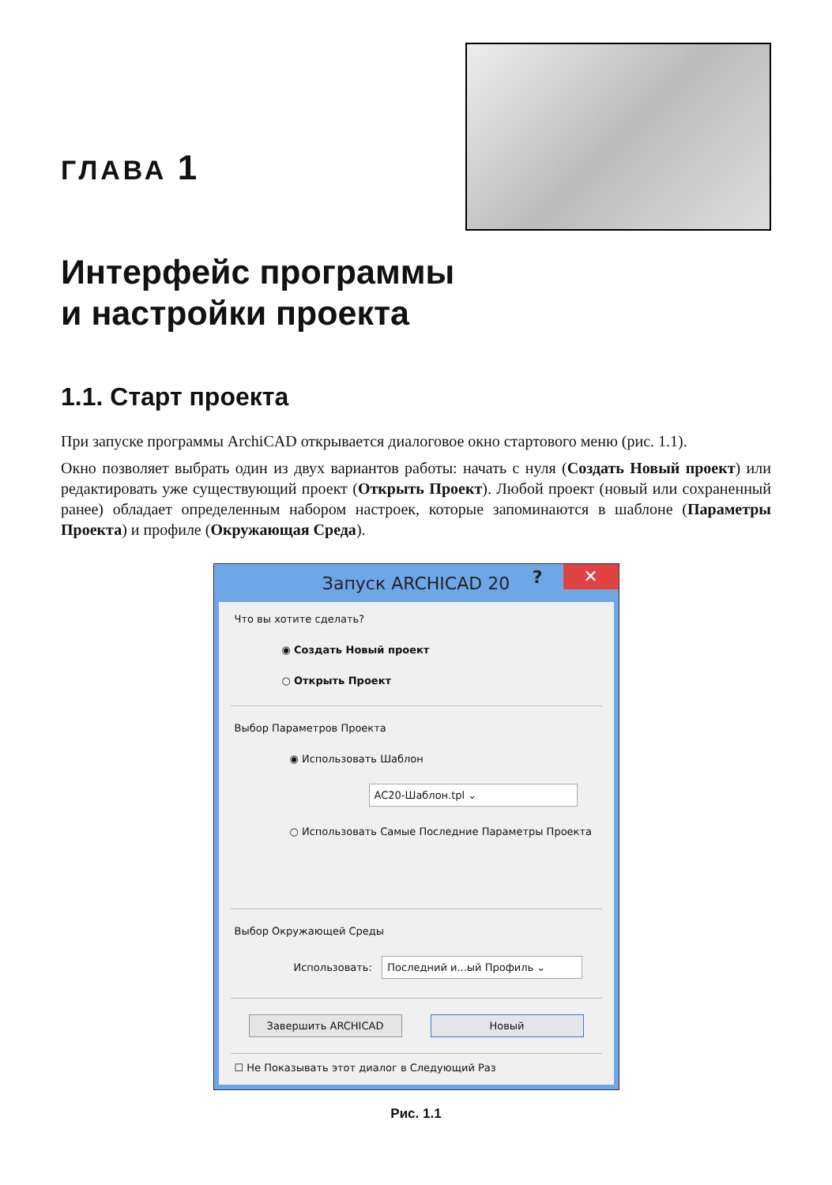ГЛАВА 1
Интерфейс программы
и настройки проекта
1.1. Старт проекта
При запуске программы ArchiCAD открывается диалоговое окно стартового меню (рис. 1.1).
Окно позволяет выбрать один из двух вариантов работы: начать с нуля (Создать Новый проект) или редактировать уже существующий проект (Открыть Проект). Любой проект (новый или сохраненный ранее) обладает определенным набором настроек, которые запоминаются в шаблоне (Параметры Проекта) и профиле (Окружающая Среда).
Запуск ARCHICAD 20? ✕
Что вы хотите сделать?
◉ Создать Новый проект
○ Открыть Проект
Выбор Параметров Проекта
◉ Использовать Шаблон
AC20-Шаблон.tpl ⌄
○ Использовать Самые Последние Параметры Проекта
Выбор Окружающей Среды
Использовать: Последний и...ый Профиль ⌄
Завершить ARCHICAD Новый
☐ Не Показывать этот диалог в Следующий Раз
Рис. 1.1